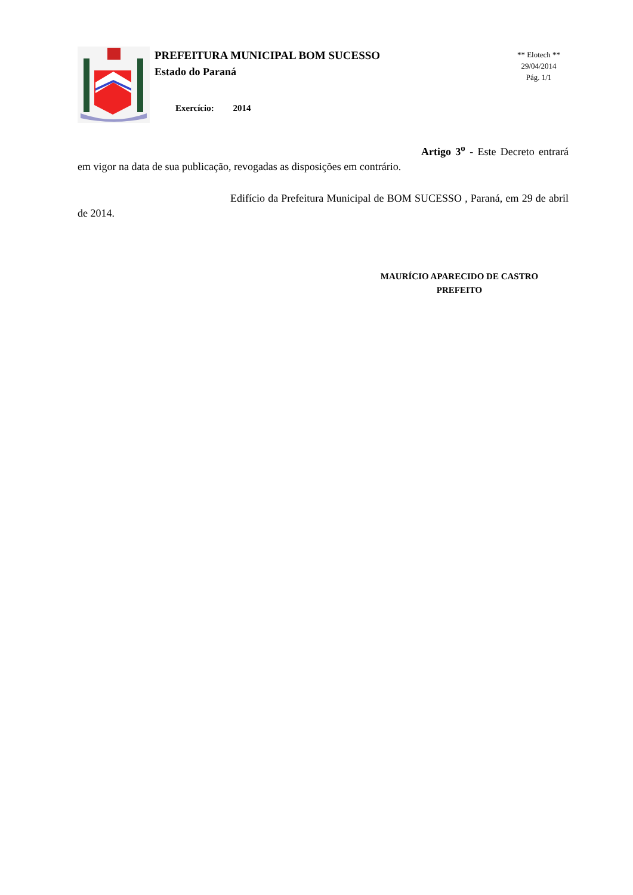PREFEITURA MUNICIPAL BOM SUCESSO
Estado do Paraná
Exercício: 2014
** Elotech **
29/04/2014
Pág. 1/1
Artigo 3<sup>o</sup> - Este Decreto entrará em vigor na data de sua publicação, revogadas as disposições em contrário.
Edifício da Prefeitura Municipal de BOM SUCESSO , Paraná, em 29 de abril de 2014.
MAURÍCIO APARECIDO DE CASTRO
PREFEITO